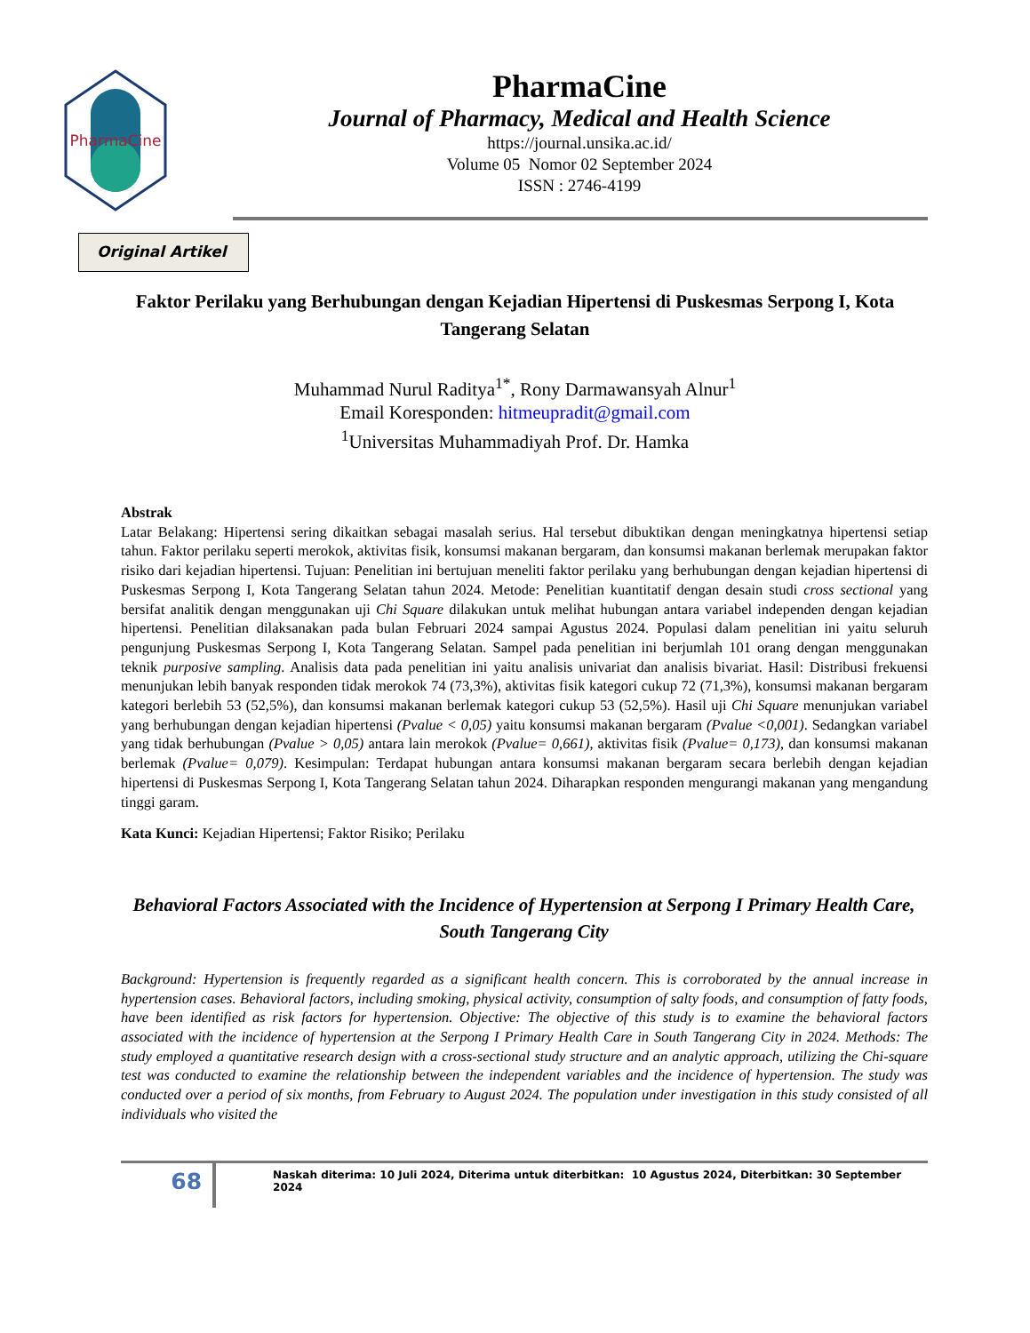PharmaCine
PharmaCine
Journal of Pharmacy, Medical and Health Science
https://journal.unsika.ac.id/
Volume 05 Nomor 02 September 2024
ISSN : 2746-4199
Original Artikel
Faktor Perilaku yang Berhubungan dengan Kejadian Hipertensi di Puskesmas Serpong I, Kota Tangerang Selatan
Muhammad Nurul Raditya<sup>1*</sup>, Rony Darmawansyah Alnur<sup>1</sup>
Email Koresponden: hitmeupradit@gmail.com
<sup>1</sup> Universitas Muhammadiyah Prof. Dr. Hamka
Abstrak
Latar Belakang: Hipertensi sering dikaitkan sebagai masalah serius. Hal tersebut dibuktikan dengan meningkatnya hipertensi setiap tahun. Faktor perilaku seperti merokok, aktivitas fisik, konsumsi makanan bergaram, dan konsumsi makanan berlemak merupakan faktor risiko dari kejadian hipertensi. Tujuan: Penelitian ini bertujuan meneliti faktor perilaku yang berhubungan dengan kejadian hipertensi di Puskesmas Serpong I, Kota Tangerang Selatan tahun 2024. Metode: Penelitian kuantitatif dengan desain studi cross sectional yang bersifat analitik dengan menggunakan uji Chi Square dilakukan untuk melihat hubungan antara variabel independen dengan kejadian hipertensi. Penelitian dilaksanakan pada bulan Februari 2024 sampai Agustus 2024. Populasi dalam penelitian ini yaitu seluruh pengunjung Puskesmas Serpong I, Kota Tangerang Selatan. Sampel pada penelitian ini berjumlah 101 orang dengan menggunakan teknik purposive sampling. Analisis data pada penelitian ini yaitu analisis univariat dan analisis bivariat. Hasil: Distribusi frekuensi menunjukan lebih banyak responden tidak merokok 74 (73,3%), aktivitas fisik kategori cukup 72 (71,3%), konsumsi makanan bergaram kategori berlebih 53 (52,5%), dan konsumsi makanan berlemak kategori cukup 53 (52,5%). Hasil uji Chi Square menunjukan variabel yang berhubungan dengan kejadian hipertensi (Pvalue < 0,05) yaitu konsumsi makanan bergaram (Pvalue <0,001). Sedangkan variabel yang tidak berhubungan (Pvalue > 0,05) antara lain merokok (Pvalue= 0,661), aktivitas fisik (Pvalue= 0,173), dan konsumsi makanan berlemak (Pvalue= 0,079). Kesimpulan: Terdapat hubungan antara konsumsi makanan bergaram secara berlebih dengan kejadian hipertensi di Puskesmas Serpong I, Kota Tangerang Selatan tahun 2024. Diharapkan responden mengurangi makanan yang mengandung tinggi garam.
Kata Kunci: Kejadian Hipertensi; Faktor Risiko; Perilaku
Behavioral Factors Associated with the Incidence of Hypertension at Serpong I Primary Health Care, South Tangerang City
Background: Hypertension is frequently regarded as a significant health concern. This is corroborated by the annual increase in hypertension cases. Behavioral factors, including smoking, physical activity, consumption of salty foods, and consumption of fatty foods, have been identified as risk factors for hypertension. Objective: The objective of this study is to examine the behavioral factors associated with the incidence of hypertension at the Serpong I Primary Health Care in South Tangerang City in 2024. Methods: The study employed a quantitative research design with a cross-sectional study structure and an analytic approach, utilizing the Chi-square test was conducted to examine the relationship between the independent variables and the incidence of hypertension. The study was conducted over a period of six months, from February to August 2024. The population under investigation in this study consisted of all individuals who visited the
68
Naskah diterima: 10 Juli 2024, Diterima untuk diterbitkan: 10 Agustus 2024, Diterbitkan: 30 September 2024